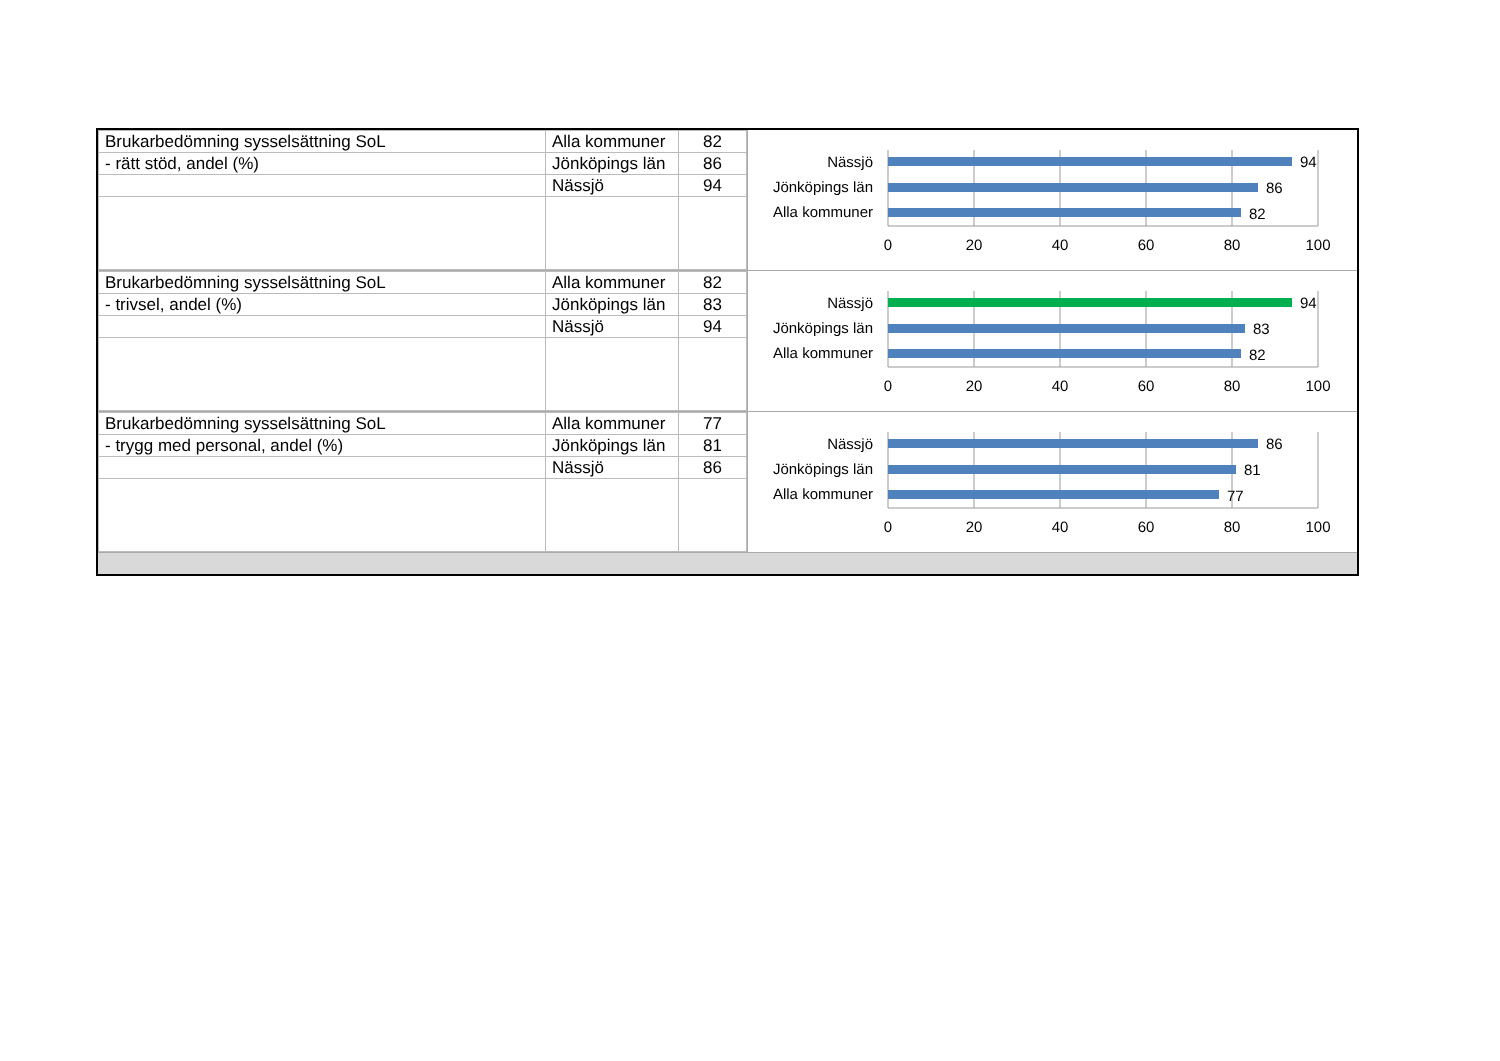| Brukarbedömning sysselsättning SoL | Alla kommuner | 82 |
| - rätt stöd, andel (%) | Jönköpings län | 86 |
| | Nässjö | 94 |
Nässjö
Jönköpings län
Alla kommuner
94
86
82
0
20
40
60
80
100
| Brukarbedömning sysselsättning SoL | Alla kommuner | 82 |
| - trivsel, andel (%) | Jönköpings län | 83 |
| | Nässjö | 94 |
Nässjö
Jönköpings län
Alla kommuner
94
83
82
0
20
40
60
80
100
| Brukarbedömning sysselsättning SoL | Alla kommuner | 77 |
| - trygg med personal, andel (%) | Jönköpings län | 81 |
| | Nässjö | 86 |
Nässjö
Jönköpings län
Alla kommuner
86
81
77
0
20
40
60
80
100